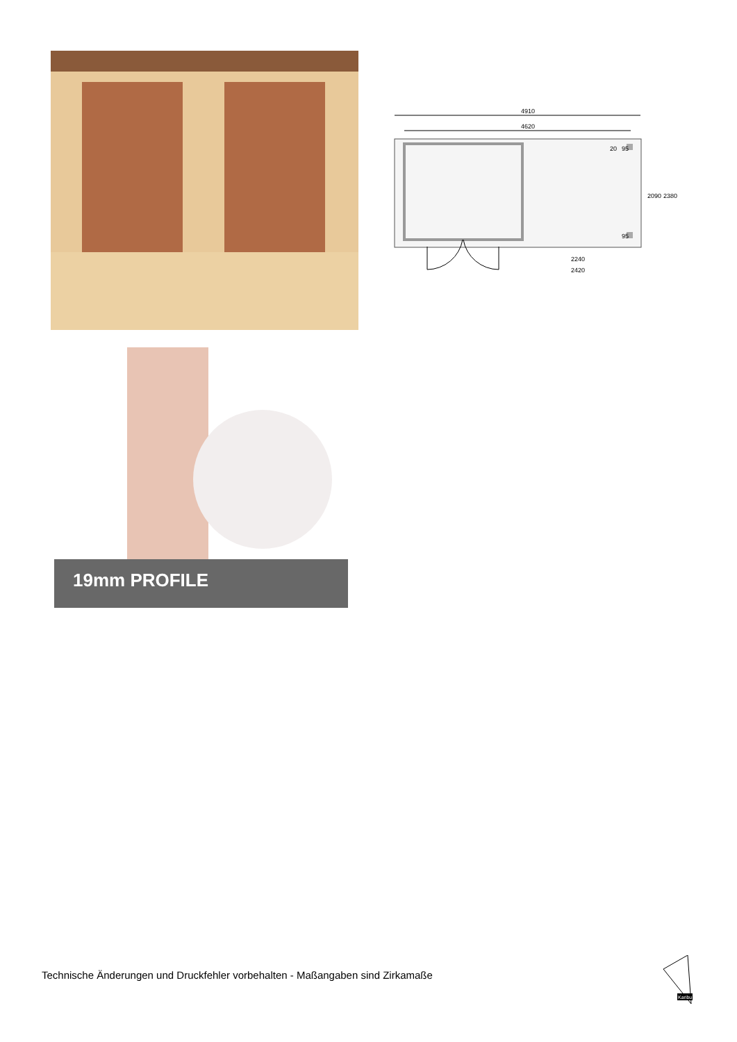4910
4620
20
95
95
2090
2380
2240
2420
19mm PROFILE
Technische Änderungen und Druckfehler vorbehalten - Maßangaben sind Zirkamaße
Karibu